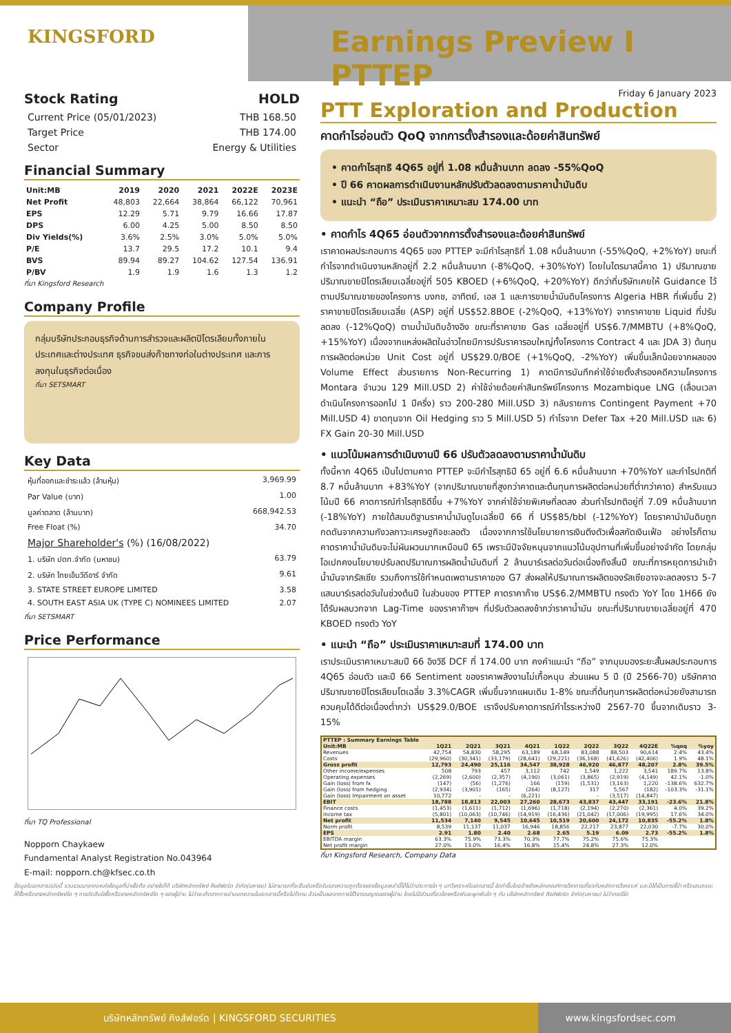KINGSFORD
Earnings Preview I PTTEP
Stock Rating HOLD
Current Price (05/01/2023) THB 168.50
Target Price THB 174.00
Sector Energy & Utilities
Financial Summary
| Unit:MB | 2019 | 2020 | 2021 | 2022E | 2023E |
| --- | --- | --- | --- | --- | --- |
| Net Profit | 48,803 | 22,664 | 38,864 | 66,122 | 70,961 |
| EPS | 12.29 | 5.71 | 9.79 | 16.66 | 17.87 |
| DPS | 6.00 | 4.25 | 5.00 | 8.50 | 8.50 |
| Div Yields(%) | 3.6% | 2.5% | 3.0% | 5.0% | 5.0% |
| P/E | 13.7 | 29.5 | 17.2 | 10.1 | 9.4 |
| BVS | 89.94 | 89.27 | 104.62 | 127.54 | 136.91 |
| P/BV | 1.9 | 1.9 | 1.6 | 1.3 | 1.2 |
ที่มา Kingsford Research
Company Profile
กลุ่มบริษัทประกอบธุรกิจด้านการสำรวจและผลิตปิโตรเลียมทั้งภายในประเทศและต่างประเทศ ธุรกิจขนส่งก๊าซทางท่อในต่างประเทศ และการลงทุนในธุรกิจต่อเนื่อง
ที่มา SETSMART
Key Data
หุ้นที่ออกและชำระแล้ว (ล้านหุ้น) 3,969.99
Par Value (บาท) 1.00
มูลค่าตลาด (ล้านบาท) 668,942.53
Free Float (%) 34.70
Major Shareholder's (%) (16/08/2022)
1. บริษัท ปตท.จำกัด (มหาชน) 63.79
2. บริษัท ไทยเอ็นวีดีอาร์ จำกัด 9.61
3. STATE STREET EUROPE LIMITED 3.58
4. SOUTH EAST ASIA UK (TYPE C) NOMINEES LIMITED 2.07
ที่มา SETSMART
Price Performance
ที่มา TQ Professional
Nopporn Chaykaew
Fundamental Analyst Registration No.043964
E-mail: nopporn.ch@kfsec.co.th
Friday 6 January 2023
PTT Exploration and Production
คาดกำไรอ่อนตัว QoQ จากการตั้งสำรองและด้อยค่าสินทรัพย์
• คาดกำไรสุทธิ 4Q65 อยู่ที่ 1.08 หมื่นล้านบาท ลดลง -55%QoQ
• ปี 66 คาดผลการดำเนินงานหลักปรับตัวลดลงตามราคาน้ำมันดิบ
• แนะนำ “ถือ” ประเมินราคาเหมาะสม 174.00 บาท
• คาดกำไร 4Q65 อ่อนตัวจากการตั้งสำรองและด้อยค่าสินทรัพย์
เราคาดผลประกอบการ 4Q65 ของ PTTEP จะมีกำไรสุทธิที่ 1.08 หมื่นล้านบาท (-55%QoQ, +2%YoY) ขณะที่กำไรจากดำเนินงานหลักอยู่ที่ 2.2 หมื่นล้านบาท (-8%QoQ, +30%YoY) โดยในไตรมาสนี้คาด 1) ปริมาณขายปริมาณขายปิโตรเลียมเฉลี่ยอยู่ที่ 505 KBOED (+6%QoQ, +20%YoY) ดีกว่าที่บริษัทเคยให้ Guidance ไว้ ตามปริมาณขายของโครงการ บงกช, อาทิตย์, เอส 1 และการขายน้ำมันดิบโครงการ Algeria HBR ที่เพิ่มขึ้น 2) ราคาขายปิโตรเลียมเฉลี่ย (ASP) อยู่ที่ US$52.8BOE (-2%QoQ, +13%YoY) จากราคาขาย Liquid ที่ปรับลดลง (-12%QoQ) ตามน้ำมันดิบอ้างอิง ขณะที่ราคาขาย Gas เฉลี่ยอยู่ที่ US$6.7/MMBTU (+8%QoQ, +15%YoY) เนื่องจากแหล่งผลิตในอ่าวไทยมีการปรับราคารอบใหญ่ทั้งโครงการ Contract 4 และ JDA 3) ต้นทุนการผลิตต่อหน่วย Unit Cost อยู่ที่ US$29.0/BOE (+1%QoQ, -2%YoY) เพิ่มขึ้นเล็กน้อยจากผลของ Volume Effect ส่วนรายการ Non-Recurring 1) คาดมีการบันทึกค่าใช้จ่ายตั้งสำรองคดีความโครงการ Montara จำนวน 129 Mill.USD 2) ค่าใช้จ่ายด้อยค่าสินทรัพย์โครงการ Mozambique LNG (เลื่อนเวลาดำเนินโครงการออกไป 1 ปีครึ่ง) ราว 200-280 Mill.USD 3) กลับรายการ Contingent Payment +70 Mill.USD 4) ขาดทุนจาก Oil Hedging ราว 5 Mill.USD 5) กำไรจาก Defer Tax +20 Mill.USD และ 6) FX Gain 20-30 Mill.USD
• แนวโน้มผลการดำเนินงานปี 66 ปรับตัวลดลงตามราคาน้ำมันดิบ
ทั้งนี้หาก 4Q65 เป็นไปตามคาด PTTEP จะมีกำไรสุทธิปี 65 อยู่ที่ 6.6 หมื่นล้านบาท +70%YoY และกำไรปกติที่ 8.7 หมื่นล้านบาท +83%YoY (จากปริมาณขายที่สูงกว่าคาดและต้นทุนการผลิตต่อหน่วยที่ต่ำกว่าคาด) สำหรับแนวโน้มปี 66 คาดการณ์กำไรสุทธิดีขึ้น +7%YoY จากค่าใช้จ่ายพิเศษที่ลดลง ส่วนกำไรปกติอยู่ที่ 7.09 หมื่นล้านบาท (-18%YoY) ภายใต้สมมติฐานราคาน้ำมันดูไบเฉลี่ยปี 66 ที่ US$85/bbl (-12%YoY) โดยราคานำมันดิบถูกกดดันจากความกังวลภาวะเศรษฐกิจชะลอตัว เนื่องจากการใช้นโยบายการเงินตึงตัวเพื่อสกัดเงินเฟ้อ อย่างไรก็ตามคาดราคาน้ำมันดิบจะไม่ผันผวนมากเหมือนปี 65 เพราะมีปัจจัยหนุนจากแนวโน้มอุปทานที่เพิ่มขึ้นอย่างจำกัด โดยกลุ่มโอเปกคงนโยบายปรับลดปริมาณการผลิตน้ำมันดิบที่ 2 ล้านบาร์เรลต่อวันต่อเนื่องถึงสิ้นปี ขณะที่การหยุดการนำเข้าน้ำมันจากรัสเซีย รวมถึงการใช้กำหนดเพดานราคาของ G7 ส่งผลให้ปริมาณการผลิตของรัสเซียอาจจะลดลงราว 5-7 แสนบาร์เรลต่อวันในช่วงต้นปี ในส่วนของ PTTEP คาดราคาก๊าซ US$6.2/MMBTU ทรงตัว YoY โดย 1H66 ยังได้รับผลบวกจาก Lag-Time ของราคาก๊าซฯ ที่ปรับตัวลดลงช้ากว่าราคาน้ำมัน ขณะที่ปริมาณขายเฉลี่ยอยู่ที่ 470 KBOED ทรงตัว YoY
• แนะนำ “ถือ” ประเมินราคาเหมาะสมที่ 174.00 บาท
เราประเมินราคาเหมาะสมปี 66 อิงวิธี DCF ที่ 174.00 บาท คงคำแนะนำ “ถือ” จากมุมมองระยะสั้นผลประกอบการ 4Q65 อ่อนตัว และปี 66 Sentiment ของราคาพลังงานไม่เกื้อหนุน ส่วนแผน 5 ปี (ปี 2566-70) บริษัทคาดปริมาณขายปิโตรเลียมโตเฉลี่ย 3.3%CAGR เพิ่มขึ้นจากแผนเดิม 1-8% ขณะที่ต้นทุนการผลิตต่อหน่วยยังสามารถควบคุมได้ดีต่อเนื่องต่ำกว่า US$29.0/BOE เราจึงปรับคาดการณ์กำไรระหว่างปี 2567-70 ขึ้นจากเดิมราว 3-15%
| PTTEP : Summary Earnings Table | | | | | | | | | | |
| Unit:MB | 1Q21 | 2Q21 | 3Q21 | 4Q21 | 1Q22 | 2Q22 | 3Q22 | 4Q22E | %qoq | %yoy |
| Revenues | 42,754 | 54,830 | 58,295 | 63,189 | 68,149 | 83,088 | 88,503 | 90,614 | 2.4% | 43.4% |
| Costs | (29,960) | (30,341) | (33,179) | (28,641) | (29,221) | (36,168) | (41,626) | (42,406) | 1.9% | 48.1% |
| Gross profit | 12,793 | 24,490 | 25,116 | 34,547 | 38,928 | 46,920 | 46,877 | 48,207 | 2.8% | 39.5% |
| Other income/expenses | 508 | 793 | 457 | 3,112 | 742 | 1,549 | 1,222 | 3,541 | 189.7% | 13.8% |
| Operating expenses | (2,269) | (2,600) | (2,357) | (4,190) | (3,061) | (3,865) | (2,919) | (4,149) | 42.1% | -1.0% |
| Gain (loss) from fx | (147) | (56) | (1,276) | 166 | (159) | (1,531) | (3,163) | 1,220 | -138.6% | 632.7% |
| Gain (loss) from hedging | (2,934) | (3,901) | (165) | (264) | (8,127) | 317 | 5,567 | (182) | -103.3% | -31.1% |
| Gain (loss) Impairment on asset | 10,772 | - | - | (6,221) | | - | (3,517) | (14,847) | | |
| EBIT | 18,788 | 18,813 | 22,003 | 27,260 | 28,673 | 43,837 | 43,447 | 33,191 | -23.6% | 21.8% |
| Finance costs | (1,453) | (1,611) | (1,712) | (1,696) | (1,718) | (2,194) | (2,270) | (2,361) | 4.0% | 39.2% |
| Income tax | (5,801) | (10,063) | (10,746) | (14,919) | (16,436) | (21,042) | (17,006) | (19,995) | 17.6% | 34.0% |
| Net profit | 11,534 | 7,140 | 9,545 | 10,645 | 10,519 | 20,600 | 24,172 | 10,835 | -55.2% | 1.8% |
| Norm profit | 8,539 | 11,137 | 11,037 | 16,946 | 18,856 | 22,217 | 23,877 | 22,030 | -7.7% | 30.0% |
| EPS | 2.91 | 1.80 | 2.40 | 2.68 | 2.65 | 5.19 | 6.09 | 2.73 | -55.2% | 1.8% |
| EBITDA margin | 63.3% | 75.9% | 73.3% | 70.3% | 77.7% | 75.2% | 75.6% | 75.3% | | |
| Net profit margin | 27.0% | 13.0% | 16.4% | 16.8% | 15.4% | 24.8% | 27.3% | 12.0% | | |
ที่มา Kingsford Research, Company Data
ข้อมูลในเอกสารฉบับนี้ รวบรวมมาจากแหล่งข้อมูลที่น่าเชื่อถือ อย่างไรก็ดี บริษัทหลักทรัพย์ คิงส์ฟอร์ด จำกัด(มหาชน) ไม่สามารถที่จะยืนยันหรือรับรองความถูกต้องของข้อมูลเหล่านี้ได้ไม่ว่าประการใด ๆ บทวิเคราะห์ในเอกสารนี้ จัดทำขึ้นโดยอ้างอิงหลักเกณฑ์ทางวิชาการเกี่ยวกับหลักการวิเคราะห์ และมิได้เป็นการชี้นำ หรือเสนอแนะให้ซื้อหรือขายหลักทรัพย์ใด ๆ การตัดสินใจซื้อหรือขายหลักทรัพย์ใด ๆ ของผู้อ่าน ไม่ว่าจะเกิดจากการอ่านบทความในเอกสารนี้หรือไม่ก็ตาม ล้วนเป็นผลจากการใช้วิจารณญาณของผู้อ่าน โดยไม่มีส่วนเกี่ยวข้องหรือพันธะผูกพันใด ๆ กับ บริษัทหลักทรัพย์ คิงส์ฟอร์ด จำกัด(มหาชน) ไม่ว่ากรณีใด
บริษัทหลักทรัพย์ คิงส์ฟอร์ด | KINGSFORD SECURITIES www.kingsfordsec.com